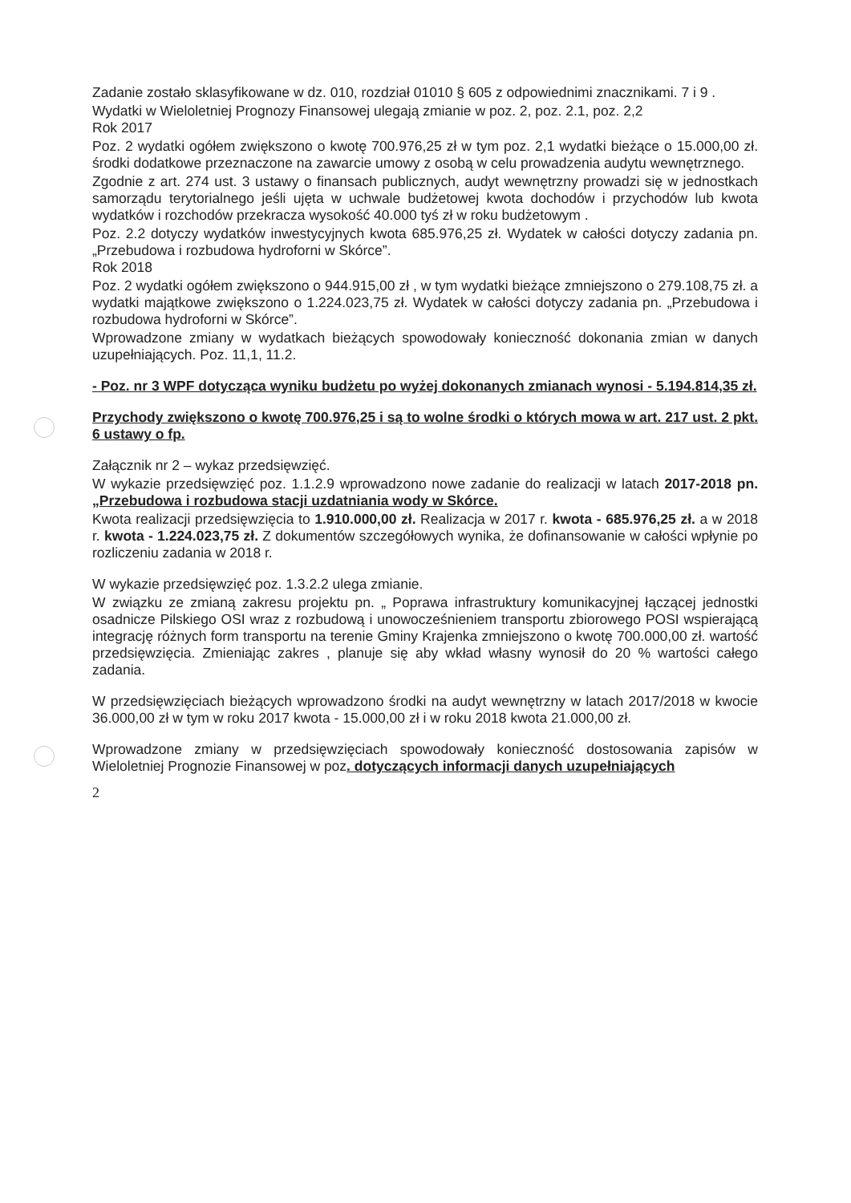Zadanie zostało sklasyfikowane w dz. 010, rozdział 01010 § 605 z odpowiednimi znacznikami. 7 i 9 .
Wydatki w Wieloletniej Prognozy Finansowej ulegają zmianie w poz. 2, poz. 2.1, poz. 2,2
Rok 2017
Poz. 2 wydatki ogółem zwiększono o kwotę 700.976,25 zł w tym poz. 2,1 wydatki bieżące o 15.000,00 zł. środki dodatkowe przeznaczone na zawarcie umowy z osobą w celu prowadzenia audytu wewnętrznego.
Zgodnie z art. 274 ust. 3 ustawy o finansach publicznych, audyt wewnętrzny prowadzi się w jednostkach samorządu terytorialnego jeśli ujęta w uchwale budżetowej kwota dochodów i przychodów lub kwota wydatków i rozchodów przekracza wysokość 40.000 tyś zł w roku budżetowym .
Poz. 2.2 dotyczy wydatków inwestycyjnych kwota 685.976,25 zł. Wydatek w całości dotyczy zadania pn. „Przebudowa i rozbudowa hydroforni w Skórce”.
Rok 2018
Poz. 2 wydatki ogółem zwiększono o 944.915,00 zł , w tym wydatki bieżące zmniejszono o 279.108,75 zł. a wydatki majątkowe zwiększono o 1.224.023,75 zł. Wydatek w całości dotyczy zadania pn. „Przebudowa i rozbudowa hydroforni w Skórce”.
Wprowadzone zmiany w wydatkach bieżących spowodowały konieczność dokonania zmian w danych uzupełniających. Poz. 11,1, 11.2.
- Poz. nr 3 WPF dotycząca wyniku budżetu po wyżej dokonanych zmianach wynosi - 5.194.814,35 zł.
Przychody zwiększono o kwotę 700.976,25 i są to wolne środki o których mowa w art. 217 ust. 2 pkt. 6 ustawy o fp.
Załącznik nr 2 – wykaz przedsięwzięć.
W wykazie przedsięwzięć poz. 1.1.2.9 wprowadzono nowe zadanie do realizacji w latach 2017-2018 pn. „Przebudowa i rozbudowa stacji uzdatniania wody w Skórce.
Kwota realizacji przedsięwzięcia to 1.910.000,00 zł. Realizacja w 2017 r. kwota - 685.976,25 zł. a w 2018 r. kwota - 1.224.023,75 zł. Z dokumentów szczegółowych wynika, że dofinansowanie w całości wpłynie po rozliczeniu zadania w 2018 r.
W wykazie przedsięwzięć poz. 1.3.2.2 ulega zmianie.
W związku ze zmianą zakresu projektu pn. „ Poprawa infrastruktury komunikacyjnej łączącej jednostki osadnicze Pilskiego OSI wraz z rozbudową i unowocześnieniem transportu zbiorowego POSI wspierającą integrację różnych form transportu na terenie Gminy Krajenka zmniejszono o kwotę 700.000,00 zł. wartość przedsięwzięcia. Zmieniając zakres , planuje się aby wkład własny wynosił do 20 % wartości całego zadania.
W przedsięwzięciach bieżących wprowadzono środki na audyt wewnętrzny w latach 2017/2018 w kwocie 36.000,00 zł w tym w roku 2017 kwota - 15.000,00 zł i w roku 2018 kwota 21.000,00 zł.
Wprowadzone zmiany w przedsięwzięciach spowodowały konieczność dostosowania zapisów w Wieloletniej Prognozie Finansowej w poz. dotyczących informacji danych uzupełniających
2